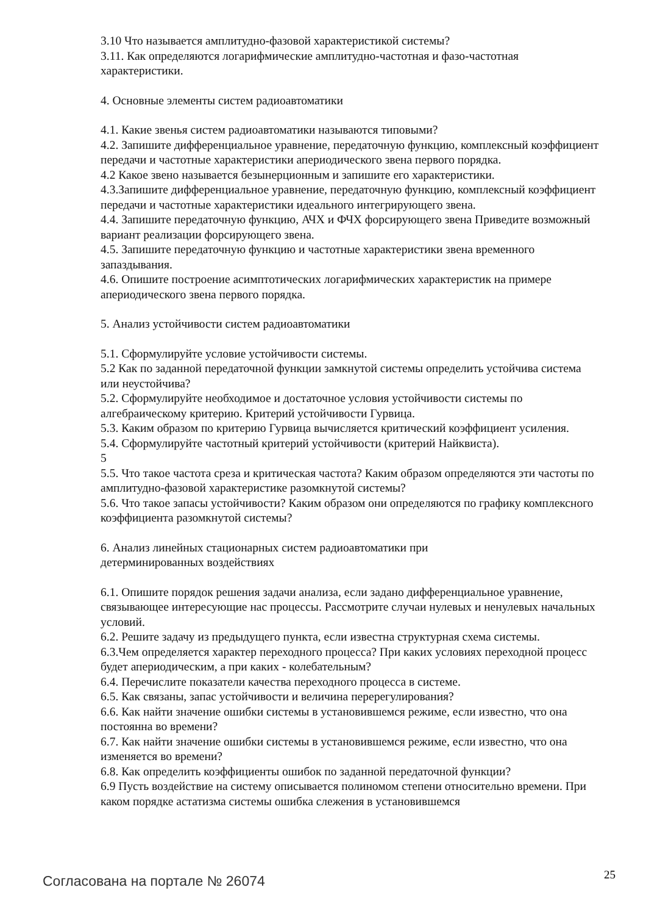3.10 Что называется амплитудно-фазовой характеристикой системы?
3.11. Как определяются логарифмические амплитудно-частотная и фазо-частотная характеристики.
4. Основные элементы систем радиоавтоматики
4.1. Какие звенья систем радиоавтоматики называются типовыми?
4.2. Запишите дифференциальное уравнение, передаточную функцию, комплексный коэффициент передачи и частотные характеристики апериодического звена первого порядка.
4.2 Какое звено называется безынерционным и запишите его характеристики.
4.3.Запишите дифференциальное уравнение, передаточную функцию, комплексный коэффициент передачи и частотные характеристики идеального интегрирующего звена.
4.4. Запишите передаточную функцию, АЧХ и ФЧХ форсирующего звена Приведите возможный вариант реализации форсирующего звена.
4.5. Запишите передаточную функцию и частотные характеристики звена временного запаздывания.
4.6. Опишите построение асимптотических логарифмических характеристик на примере апериодического звена первого порядка.
5. Анализ устойчивости систем радиоавтоматики
5.1. Сформулируйте условие устойчивости системы.
5.2 Как по заданной передаточной функции замкнутой системы определить устойчива система или неустойчива?
5.2. Сформулируйте необходимое и достаточное условия устойчивости системы по алгебраическому критерию. Критерий устойчивости Гурвица.
5.3. Каким образом по критерию Гурвица вычисляется критический коэффициент усиления.
5.4. Сформулируйте частотный критерий устойчивости (критерий Найквиста).
5
5.5. Что такое частота среза и критическая частота? Каким образом определяются эти частоты по амплитудно-фазовой характеристике разомкнутой системы?
5.6. Что такое запасы устойчивости? Каким образом они определяются по графику комплексного коэффициента разомкнутой системы?
6. Анализ линейных стационарных систем радиоавтоматики при
детерминированных воздействиях
6.1. Опишите порядок решения задачи анализа, если задано дифференциальное уравнение, связывающее интересующие нас процессы. Рассмотрите случаи нулевых и ненулевых начальных условий.
6.2. Решите задачу из предыдущего пункта, если известна структурная схема системы.
6.3.Чем определяется характер переходного процесса? При каких условиях переходной процесс будет апериодическим, а при каких - колебательным?
6.4. Перечислите показатели качества переходного процесса в системе.
6.5. Как связаны, запас устойчивости и величина перерегулирования?
6.6. Как найти значение ошибки системы в установившемся режиме, если известно, что она постоянна во времени?
6.7. Как найти значение ошибки системы в установившемся режиме, если известно, что она изменяется во времени?
6.8. Как определить коэффициенты ошибок по заданной передаточной функции?
6.9 Пусть воздействие на систему описывается полиномом степени относительно времени. При каком порядке астатизма системы ошибка слежения в установившемся
Согласована на портале № 26074 25